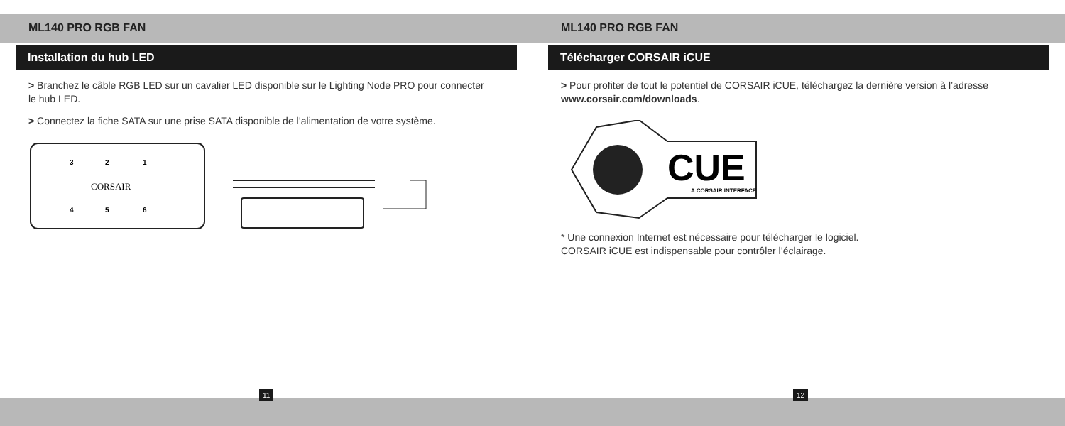ML140 PRO RGB FAN
Installation du hub LED
> Branchez le câble RGB LED sur un cavalier LED disponible sur le Lighting Node PRO pour connecter le hub LED.
> Connectez la fiche SATA sur une prise SATA disponible de l’alimentation de votre système.
3
2
1
CORSAIR
4
5
6
ML140 PRO RGB FAN
Télécharger CORSAIR iCUE
> Pour profiter de tout le potentiel de CORSAIR iCUE, téléchargez la dernière version à l’adresse www.corsair.com/downloads.
CUE
A CORSAIR INTERFACE
* Une connexion Internet est nécessaire pour télécharger le logiciel.
CORSAIR iCUE est indispensable pour contrôler l’éclairage.
11 12